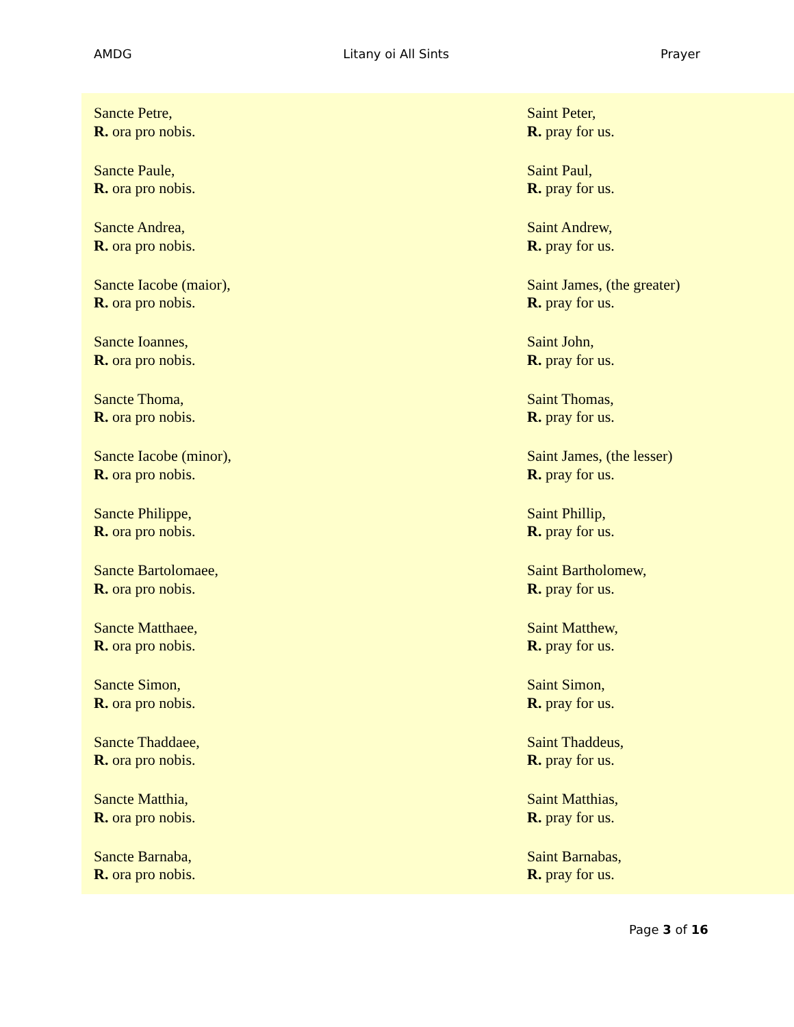AMDG Litany oi All Sints Prayer
| Sancte Petre, R. ora pro nobis. | Saint Peter, R. pray for us. |
| Sancte Paule, R. ora pro nobis. | Saint Paul, R. pray for us. |
| Sancte Andrea, R. ora pro nobis. | Saint Andrew, R. pray for us. |
| Sancte Iacobe (maior), R. ora pro nobis. | Saint James, (the greater) R. pray for us. |
| Sancte Ioannes, R. ora pro nobis. | Saint John, R. pray for us. |
| Sancte Thoma, R. ora pro nobis. | Saint Thomas, R. pray for us. |
| Sancte Iacobe (minor), R. ora pro nobis. | Saint James, (the lesser) R. pray for us. |
| Sancte Philippe, R. ora pro nobis. | Saint Phillip, R. pray for us. |
| Sancte Bartolomaee, R. ora pro nobis. | Saint Bartholomew, R. pray for us. |
| Sancte Matthaee, R. ora pro nobis. | Saint Matthew, R. pray for us. |
| Sancte Simon, R. ora pro nobis. | Saint Simon, R. pray for us. |
| Sancte Thaddaee, R. ora pro nobis. | Saint Thaddeus, R. pray for us. |
| Sancte Matthia, R. ora pro nobis. | Saint Matthias, R. pray for us. |
| Sancte Barnaba, R. ora pro nobis. | Saint Barnabas, R. pray for us. |
Page 3 of 16